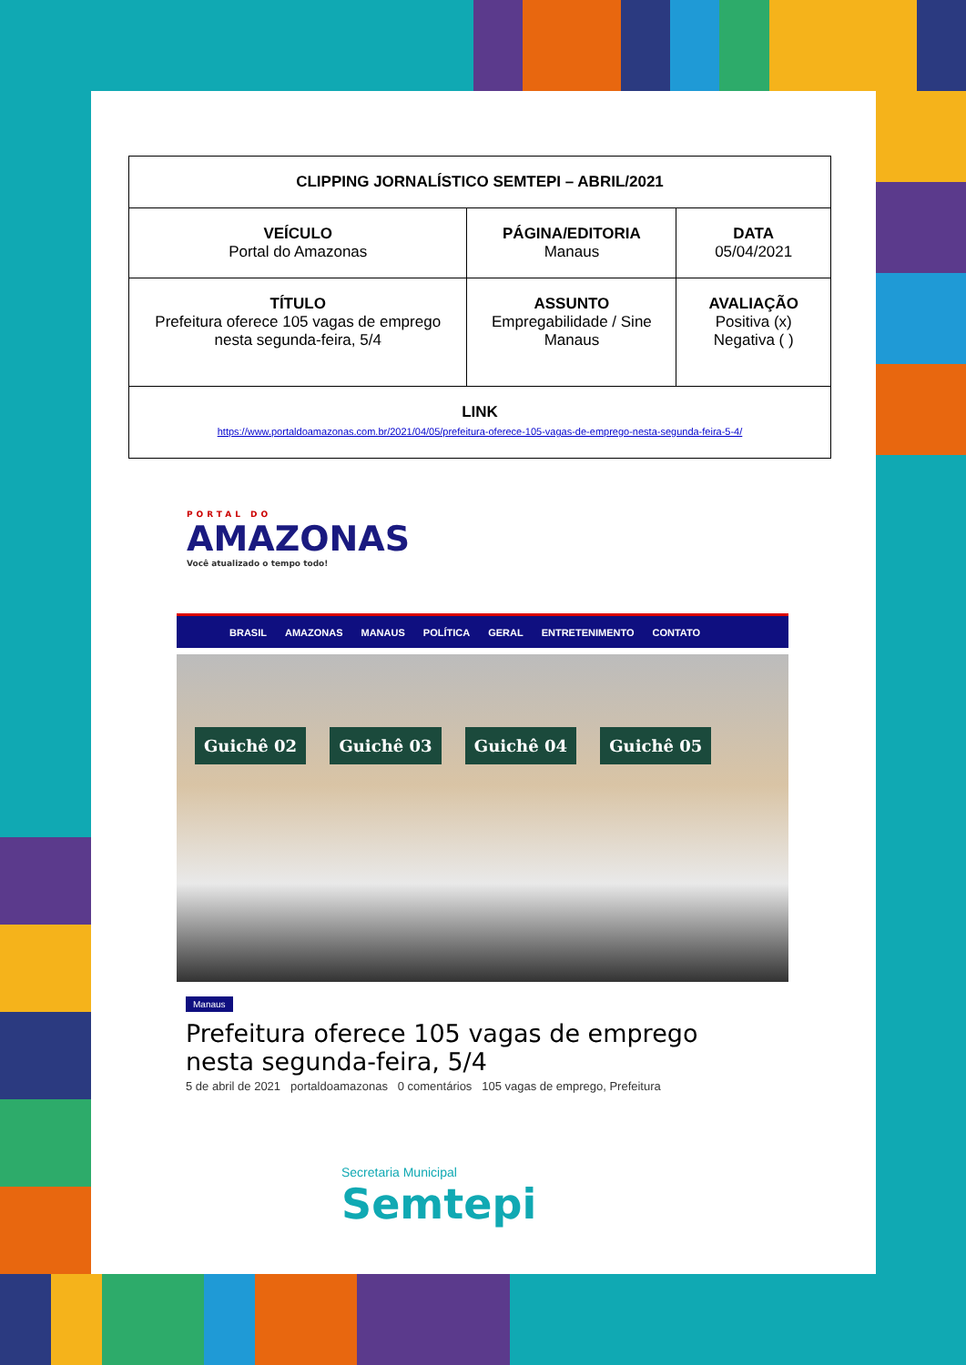| CLIPPING JORNALÍSTICO SEMTEPI – ABRIL/2021 | | |
| --- | --- | --- |
| VEÍCULO Portal do Amazonas | PÁGINA/EDITORIA Manaus | DATA 05/04/2021 |
| TÍTULO Prefeitura oferece 105 vagas de emprego nesta segunda-feira, 5/4 | ASSUNTO Empregabilidade / Sine Manaus | AVALIAÇÃO Positiva (x) Negativa ( ) |
| LINK https://www.portaldoamazonas.com.br/2021/04/05/prefeitura-oferece-105-vagas-de-emprego-nesta-segunda-feira-5-4/ | | |
PORTAL DO
AMAZONAS
Você atualizado o tempo todo!
BRASIL AMAZONAS MANAUS POLÍTICA GERAL ENTRETENIMENTO CONTATO
Guichê 02 Guichê 03 Guichê 04 Guichê 05
Manaus
Prefeitura oferece 105 vagas de emprego nesta segunda-feira, 5/4
5 de abril de 2021 portaldoamazonas 0 comentários 105 vagas de emprego, Prefeitura
Secretaria Municipal
Semtepi